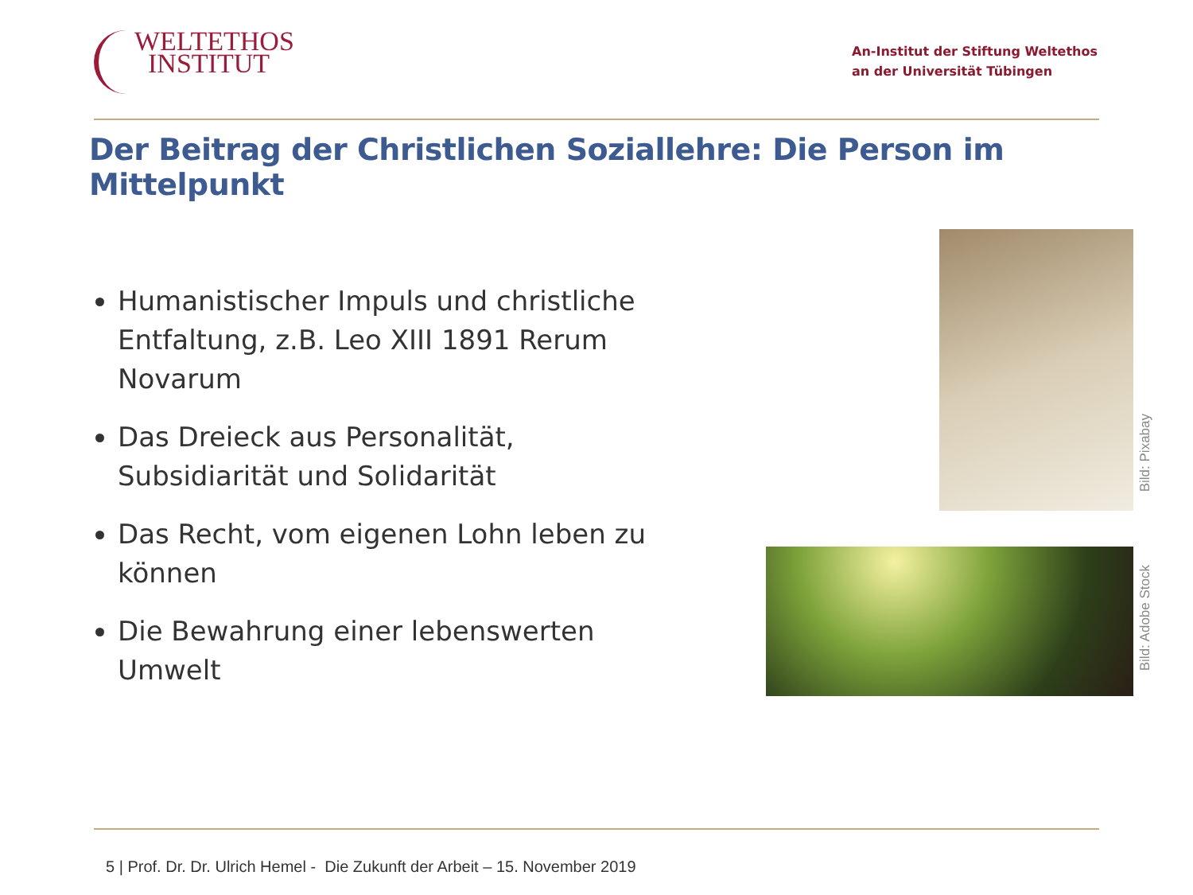WELTETHOS
INSTITUT
An-Institut der Stiftung Weltethos
an der Universität Tübingen
Der Beitrag der Christlichen Soziallehre: Die Person im Mittelpunkt
Humanistischer Impuls und christliche Entfaltung, z.B. Leo XIII 1891 Rerum Novarum
Das Dreieck aus Personalität, Subsidiarität und Solidarität
Das Recht, vom eigenen Lohn leben zu können
Die Bewahrung einer lebenswerten Umwelt
Bild: Pixabay
Bild: Adobe Stock
5 | Prof. Dr. Dr. Ulrich Hemel - Die Zukunft der Arbeit – 15. November 2019